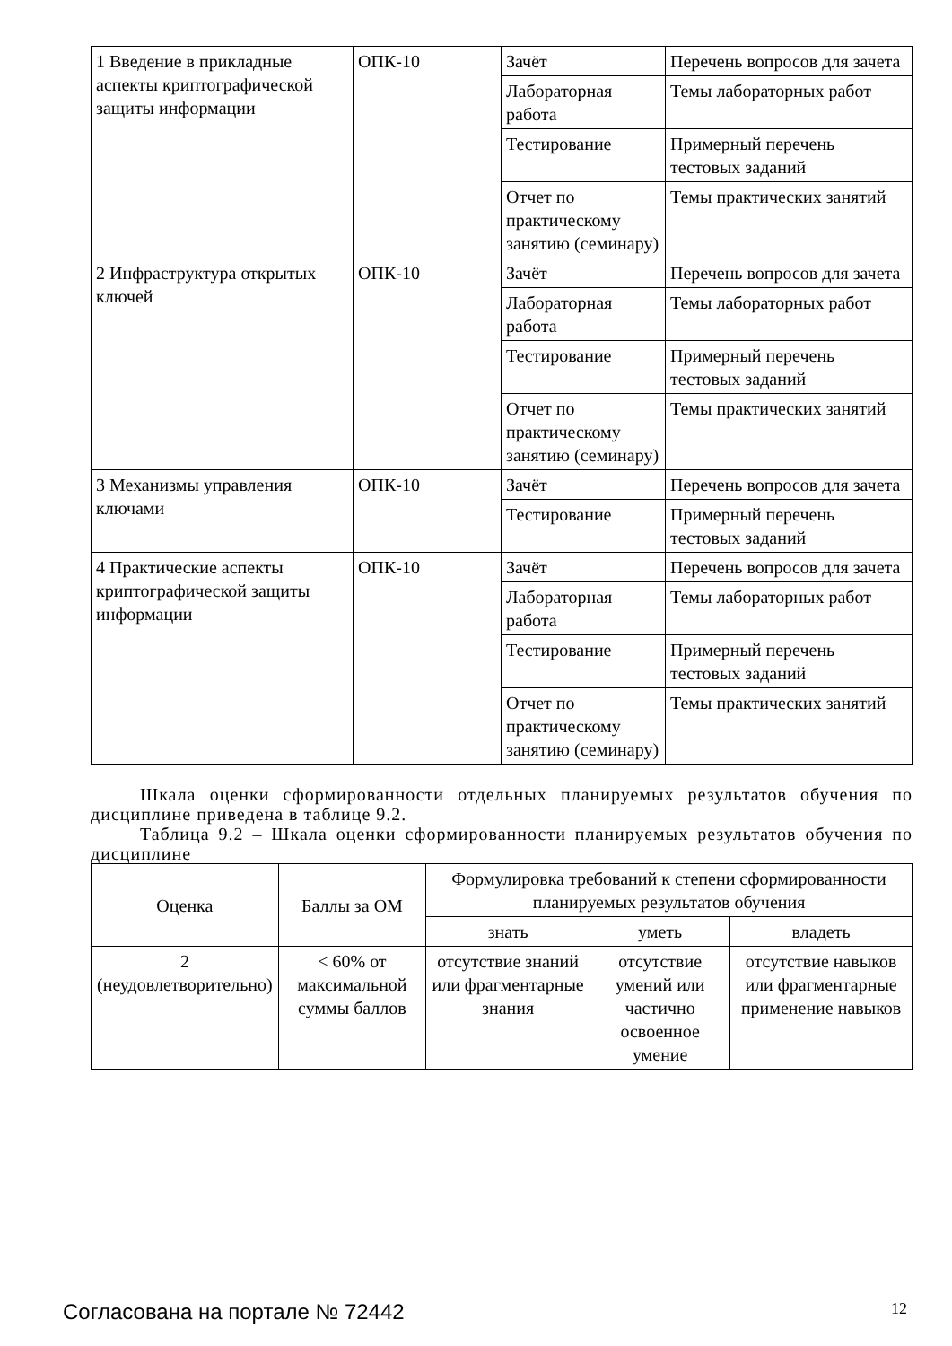| 1 Введение в прикладные аспекты криптографической защиты информации | ОПК-10 | Зачёт | Перечень вопросов для зачета |
| | | Лабораторная работа | Темы лабораторных работ |
| | | Тестирование | Примерный перечень тестовых заданий |
| | | Отчет по практическому занятию (семинару) | Темы практических занятий |
| 2 Инфраструктура открытых ключей | ОПК-10 | Зачёт | Перечень вопросов для зачета |
| | | Лабораторная работа | Темы лабораторных работ |
| | | Тестирование | Примерный перечень тестовых заданий |
| | | Отчет по практическому занятию (семинару) | Темы практических занятий |
| 3 Механизмы управления ключами | ОПК-10 | Зачёт | Перечень вопросов для зачета |
| | | Тестирование | Примерный перечень тестовых заданий |
| 4 Практические аспекты криптографической защиты информации | ОПК-10 | Зачёт | Перечень вопросов для зачета |
| | | Лабораторная работа | Темы лабораторных работ |
| | | Тестирование | Примерный перечень тестовых заданий |
| | | Отчет по практическому занятию (семинару) | Темы практических занятий |
Шкала оценки сформированности отдельных планируемых результатов обучения по дисциплине приведена в таблице 9.2.
Таблица 9.2 – Шкала оценки сформированности планируемых результатов обучения по дисциплине
| Оценка | Баллы за ОМ | Формулировка требований к степени сформированности планируемых результатов обучения | | |
| --- | --- | --- | --- | --- |
| | | знать | уметь | владеть |
| 2 (неудовлетворительно) | < 60% от максимальной суммы баллов | отсутствие знаний или фрагментарные знания | отсутствие умений или частично освоенное умение | отсутствие навыков или фрагментарные применение навыков |
Согласована на портале № 72442 12